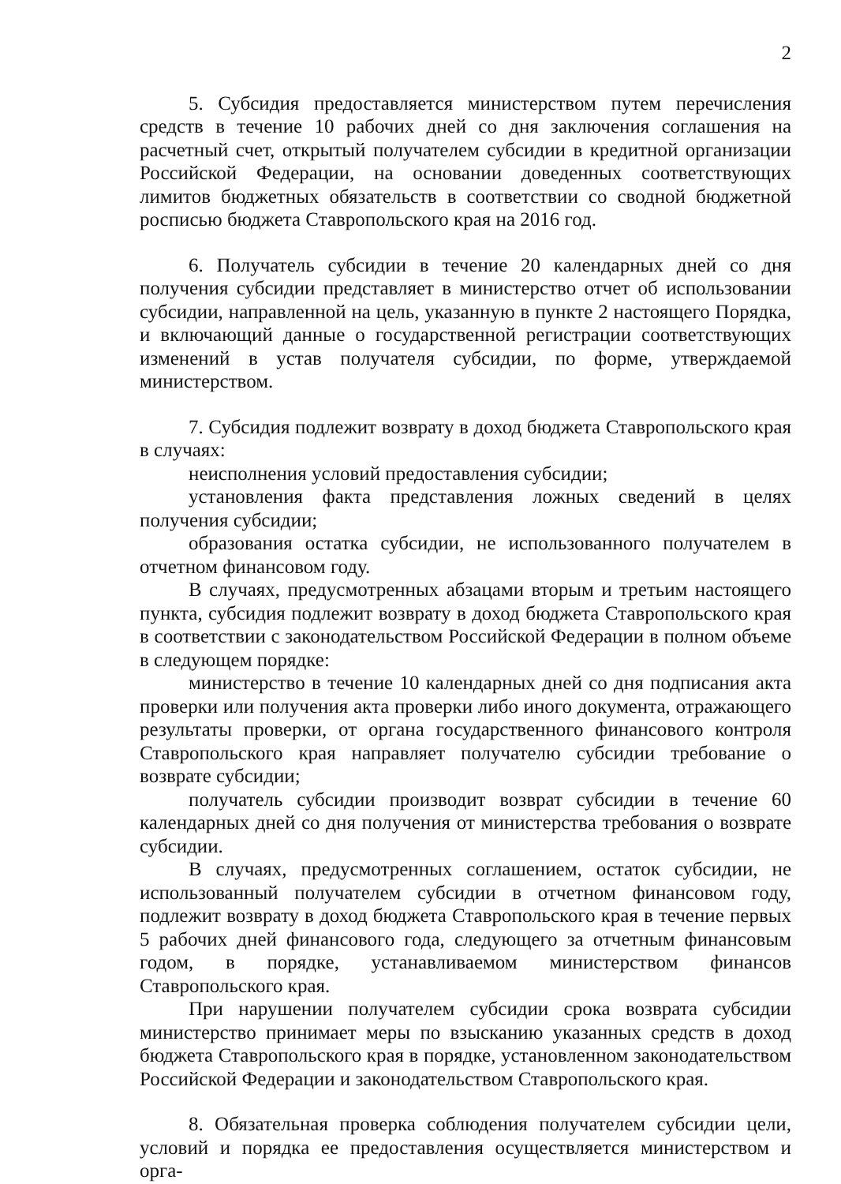2
5. Субсидия предоставляется министерством путем перечисления средств в течение 10 рабочих дней со дня заключения соглашения на расчетный счет, открытый получателем субсидии в кредитной организации Российской Федерации, на основании доведенных соответствующих лимитов бюджетных обязательств в соответствии со сводной бюджетной росписью бюджета Ставропольского края на 2016 год.
6. Получатель субсидии в течение 20 календарных дней со дня получения субсидии представляет в министерство отчет об использовании субсидии, направленной на цель, указанную в пункте 2 настоящего Порядка, и включающий данные о государственной регистрации соответствующих изменений в устав получателя субсидии, по форме, утверждаемой министерством.
7. Субсидия подлежит возврату в доход бюджета Ставропольского края в случаях:
неисполнения условий предоставления субсидии;
установления факта представления ложных сведений в целях получения субсидии;
образования остатка субсидии, не использованного получателем в отчетном финансовом году.
В случаях, предусмотренных абзацами вторым и третьим настоящего пункта, субсидия подлежит возврату в доход бюджета Ставропольского края в соответствии с законодательством Российской Федерации в полном объеме в следующем порядке:
министерство в течение 10 календарных дней со дня подписания акта проверки или получения акта проверки либо иного документа, отражающего результаты проверки, от органа государственного финансового контроля Ставропольского края направляет получателю субсидии требование о возврате субсидии;
получатель субсидии производит возврат субсидии в течение 60 календарных дней со дня получения от министерства требования о возврате субсидии.
В случаях, предусмотренных соглашением, остаток субсидии, не использованный получателем субсидии в отчетном финансовом году, подлежит возврату в доход бюджета Ставропольского края в течение первых 5 рабочих дней финансового года, следующего за отчетным финансовым годом, в порядке, устанавливаемом министерством финансов Ставропольского края.
При нарушении получателем субсидии срока возврата субсидии министерство принимает меры по взысканию указанных средств в доход бюджета Ставропольского края в порядке, установленном законодательством Российской Федерации и законодательством Ставропольского края.
8. Обязательная проверка соблюдения получателем субсидии цели, условий и порядка ее предоставления осуществляется министерством и орга-